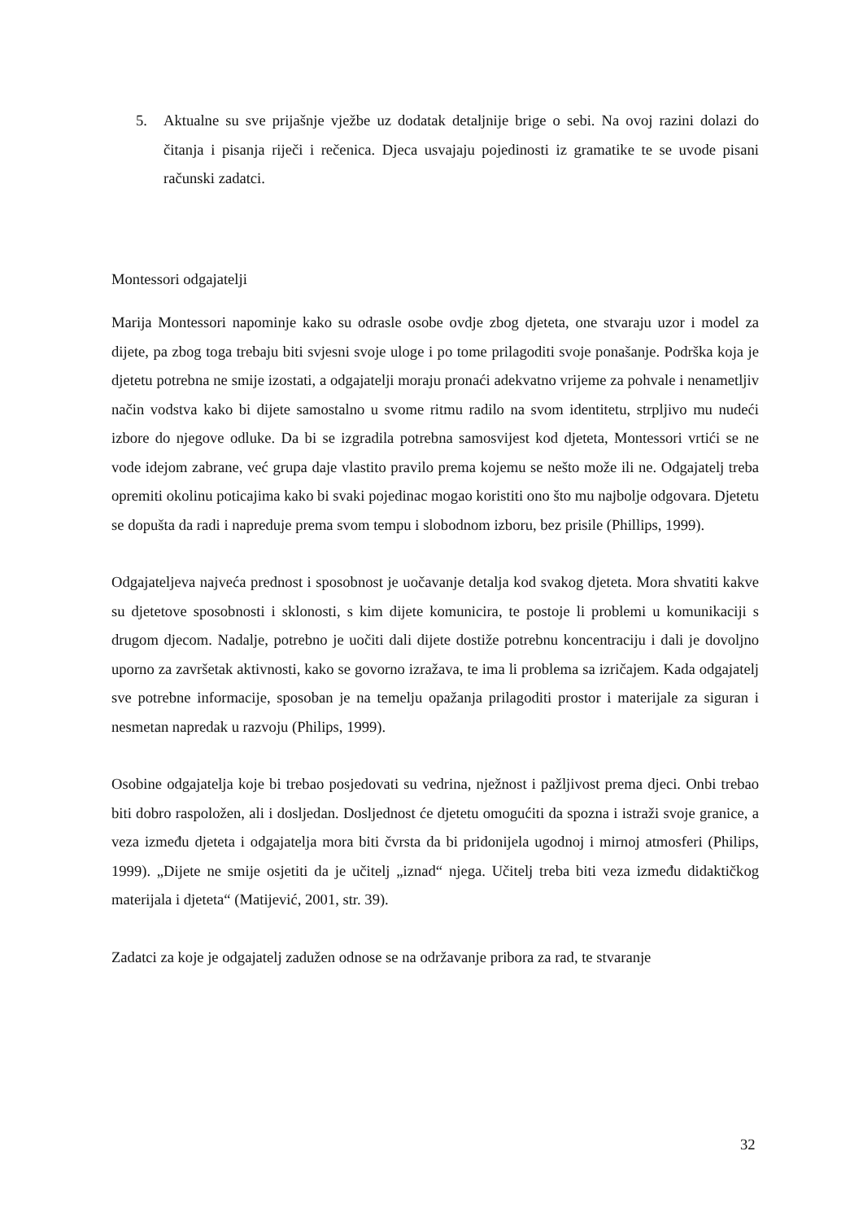5. Aktualne su sve prijašnje vježbe uz dodatak detaljnije brige o sebi. Na ovoj razini dolazi do čitanja i pisanja riječi i rečenica. Djeca usvajaju pojedinosti iz gramatike te se uvode pisani računski zadatci.
Montessori odgajatelji
Marija Montessori napominje kako su odrasle osobe ovdje zbog djeteta, one stvaraju uzor i model za dijete, pa zbog toga trebaju biti svjesni svoje uloge i po tome prilagoditi svoje ponašanje. Podrška koja je djetetu potrebna ne smije izostati, a odgajatelji moraju pronaći adekvatno vrijeme za pohvale i nenametljiv način vodstva kako bi dijete samostalno u svome ritmu radilo na svom identitetu, strpljivo mu nudeći izbore do njegove odluke. Da bi se izgradila potrebna samosvijest kod djeteta, Montessori vrtići se ne vode idejom zabrane, već grupa daje vlastito pravilo prema kojemu se nešto može ili ne. Odgajatelj treba opremiti okolinu poticajima kako bi svaki pojedinac mogao koristiti ono što mu najbolje odgovara. Djetetu se dopušta da radi i napreduje prema svom tempu i slobodnom izboru, bez prisile (Phillips, 1999).
Odgajateljeva najveća prednost i sposobnost je uočavanje detalja kod svakog djeteta. Mora shvatiti kakve su djetetove sposobnosti i sklonosti, s kim dijete komunicira, te postoje li problemi u komunikaciji s drugom djecom. Nadalje, potrebno je uočiti dali dijete dostiže potrebnu koncentraciju i dali je dovoljno uporno za završetak aktivnosti, kako se govorno izražava, te ima li problema sa izričajem. Kada odgajatelj sve potrebne informacije, sposoban je na temelju opažanja prilagoditi prostor i materijale za siguran i nesmetan napredak u razvoju (Philips, 1999).
Osobine odgajatelja koje bi trebao posjedovati su vedrina, nježnost i pažljivost prema djeci. Onbi trebao biti dobro raspoložen, ali i dosljedan. Dosljednost će djetetu omogućiti da spozna i istraži svoje granice, a veza između djeteta i odgajatelja mora biti čvrsta da bi pridonijela ugodnoj i mirnoj atmosferi (Philips, 1999). „Dijete ne smije osjetiti da je učitelj „iznad“ njega. Učitelj treba biti veza između didaktičkog materijala i djeteta“ (Matijević, 2001, str. 39).
Zadatci za koje je odgajatelj zadužen odnose se na održavanje pribora za rad, te stvaranje
32